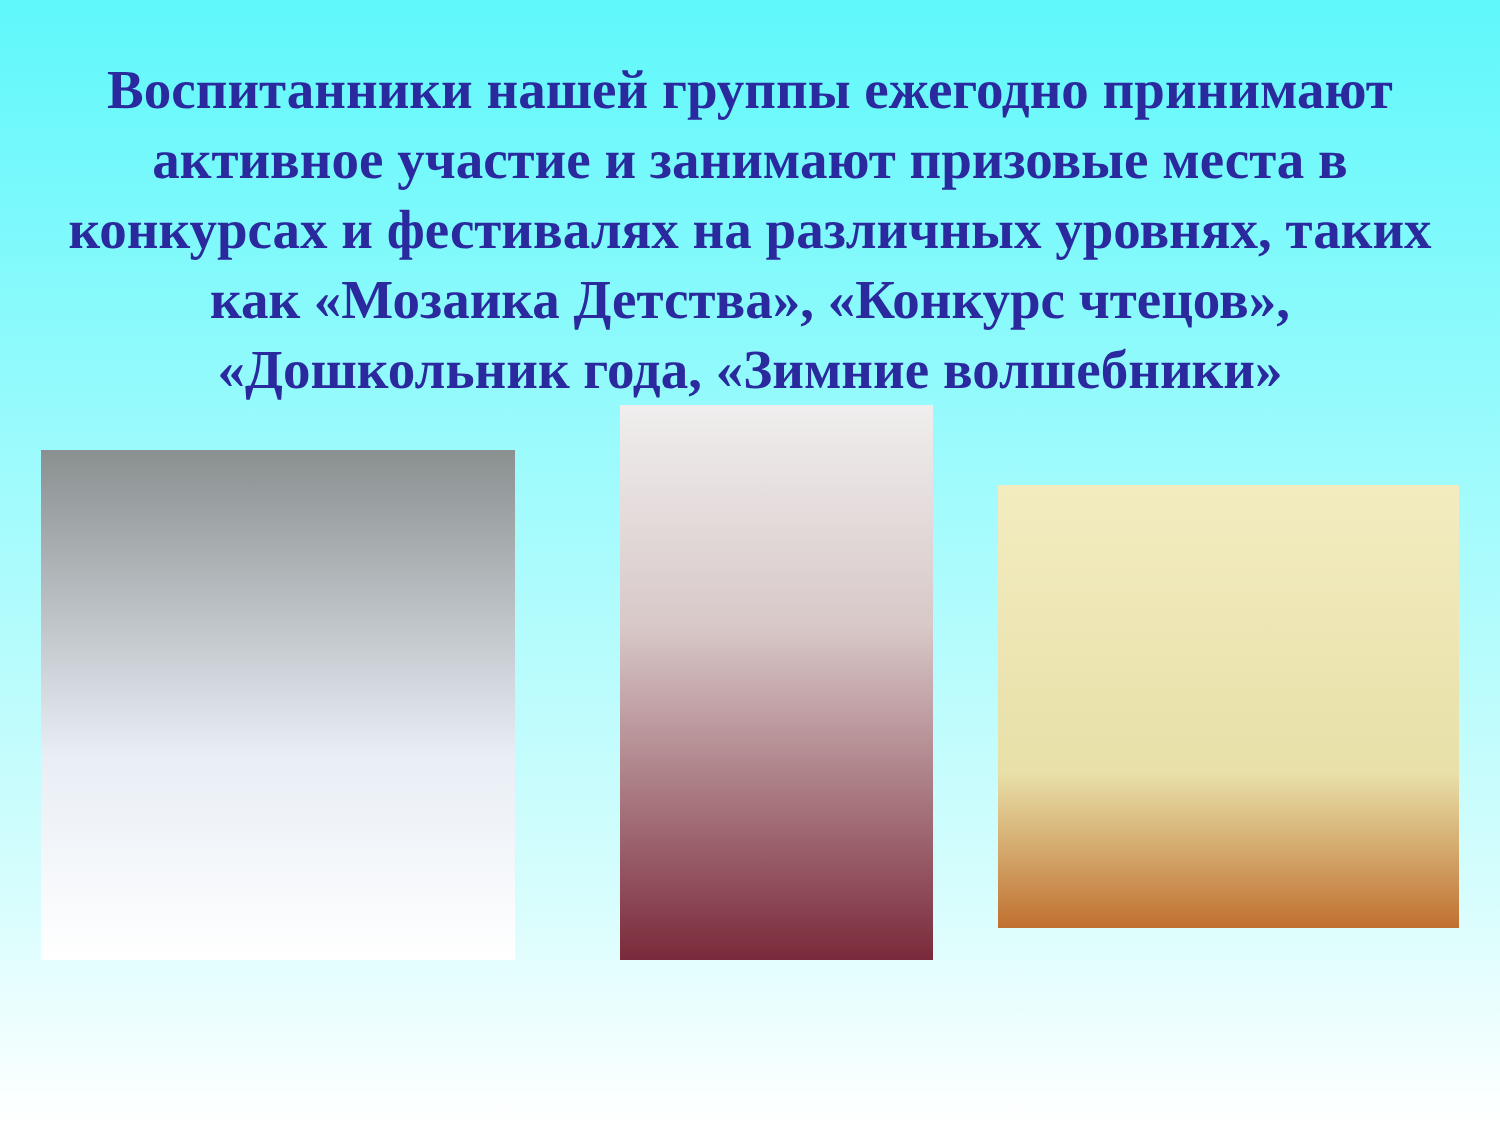Воспитанники нашей группы ежегодно принимают активное участие и занимают призовые места в конкурсах и фестивалях на различных уровнях, таких как «Мозаика Детства», «Конкурс чтецов», «Дошкольник года, «Зимние волшебники»